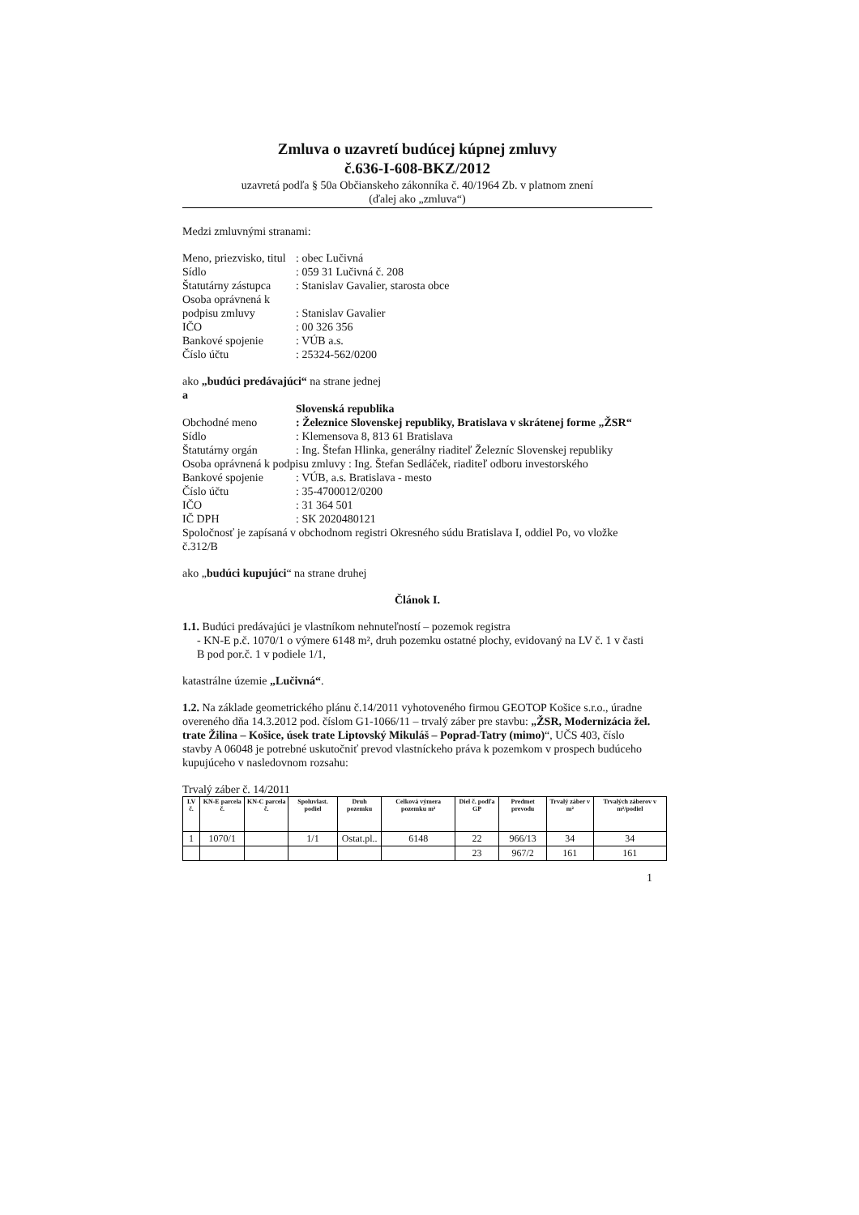Zmluva o uzavretí budúcej kúpnej zmluvy
č.636-I-608-BKZ/2012
uzavretá podľa § 50a Občianskeho zákonníka č. 40/1964 Zb. v platnom znení
(ďalej ako „zmluva“)
Medzi zmluvnými stranami:
Meno, priezvisko, titul: obec Lučivná Sídlo: 059 31 Lučivná č. 208 Štatutárny zástupca: Stanislav Gavalier, starosta obce Osoba oprávnená k podpisu zmluvy
: Stanislav Gavalier IČO: 00 326 356 Bankové spojenie: VÚB a.s. Číslo účtu: 25324-562/0200
ako „budúci predávajúci“ na strane jednej
a
Slovenská republika Obchodné meno: Železnice Slovenskej republiky, Bratislava v skrátenej forme „ŽSR“ Sídlo: Klemensova 8, 813 61 Bratislava Štatutárny orgán: Ing. Štefan Hlinka, generálny riaditeľ Železníc Slovenskej republiky
Osoba oprávnená k podpisu zmluvy : Ing. Štefan Sedláček, riaditeľ odboru investorského
Bankové spojenie: VÚB, a.s. Bratislava - mesto Číslo účtu: 35-4700012/0200 IČO: 31 364 501 IČ DPH: SK 2020480121
Spoločnosť je zapísaná v obchodnom registri Okresného súdu Bratislava I, oddiel Po, vo vložke č.312/B
ako „budúci kupujúci“ na strane druhej
Článok I.
1.1. Budúci predávajúci je vlastníkom nehnuteľností – pozemok registra
- KN-E p.č. 1070/1 o výmere 6148 m², druh pozemku ostatné plochy, evidovaný na LV č. 1 v časti B pod por.č. 1 v podiele 1/1,
katastrálne územie „Lučivná“.
1.2. Na základe geometrického plánu č.14/2011 vyhotoveného firmou GEOTOP Košice s.r.o., úradne overeného dňa 14.3.2012 pod. číslom G1-1066/11 – trvalý záber pre stavbu: „ŽSR, Modernizácia žel. trate Žilina – Košice, úsek trate Liptovský Mikuláš – Poprad-Tatry (mimo)“, UČS 403, číslo stavby A 06048 je potrebné uskutočniť prevod vlastníckeho práva k pozemkom v prospech budúceho kupujúceho v nasledovnom rozsahu:
Trvalý záber č. 14/2011
| LV č. | KN-E parcela č. | KN-C parcela č. | Spoluvlast. podiel | Druh pozemku | Celková výmera pozemku m² | Diel č. podľa GP | Predmet prevodu | Trvalý záber v m² | Trvalých záberov v m²/podiel |
| --- | --- | --- | --- | --- | --- | --- | --- | --- | --- |
| 1 | 1070/1 | | 1/1 | Ostat.pl.. | 6148 | 22 | 966/13 | 34 | 34 |
| | | | | | | 23 | 967/2 | 161 | 161 |
1